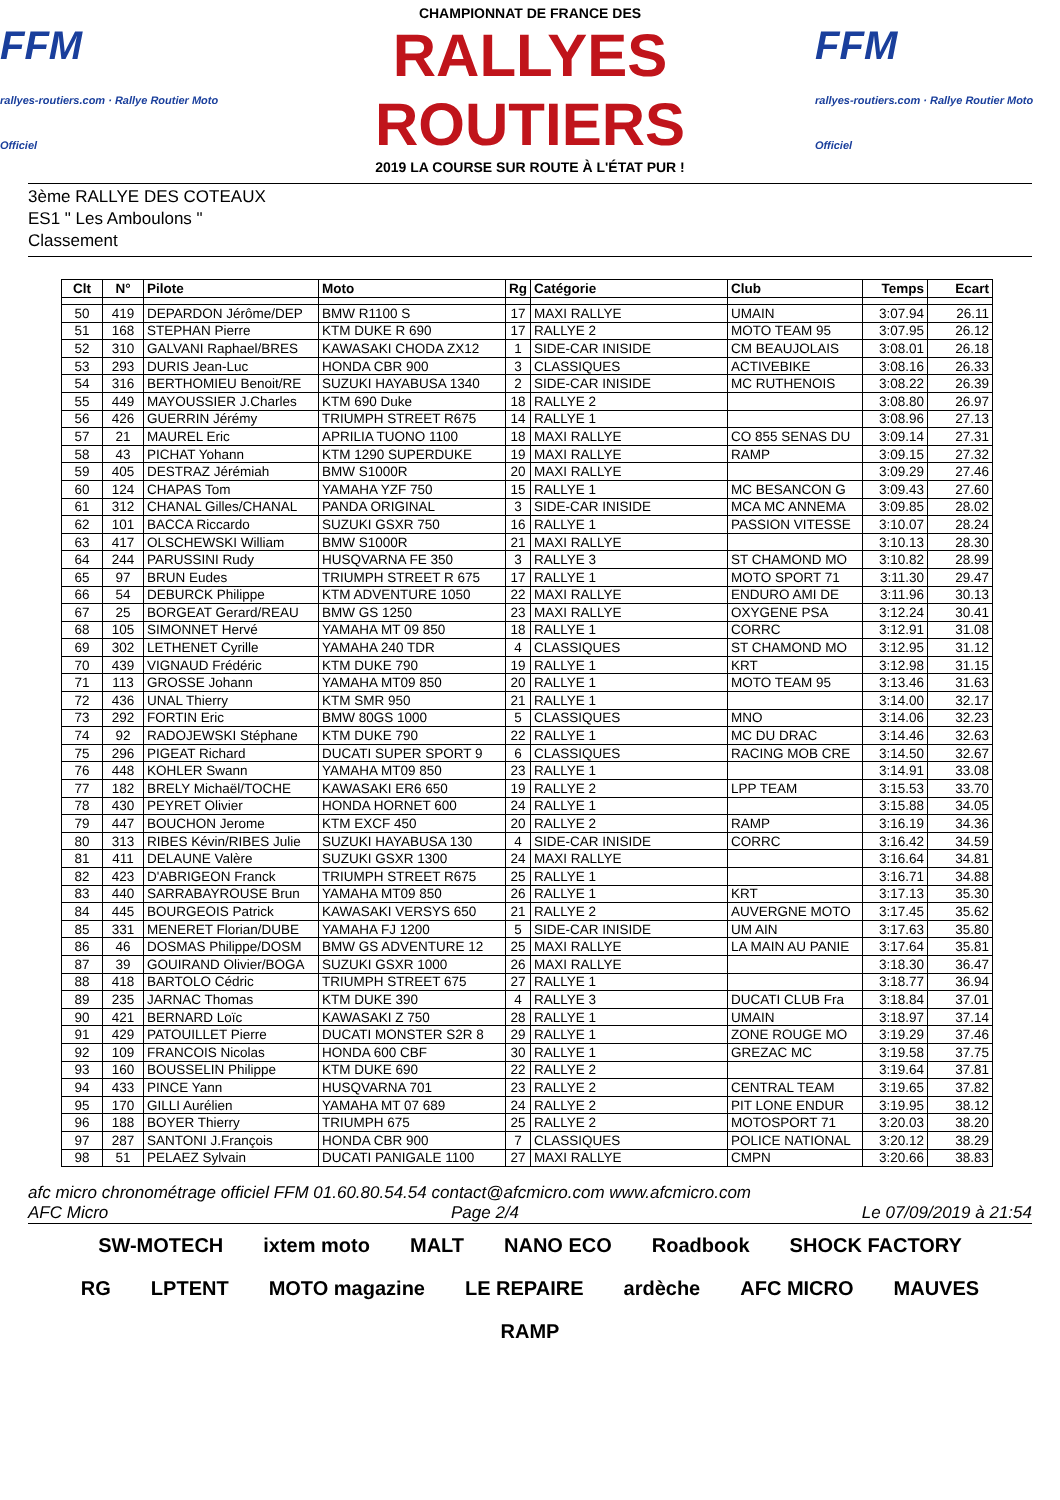FFM
rallyes-routiers.com · Rallye Routier Moto Officiel
CHAMPIONNAT DE FRANCE DES
RALLYES ROUTIERS
2019 LA COURSE SUR ROUTE À L'ÉTAT PUR !
FFM
rallyes-routiers.com · Rallye Routier Moto Officiel
3ème RALLYE DES COTEAUX
ES1 " Les Amboulons "
Classement
| Clt | N° | Pilote | Moto | Rg | Catégorie | Club | Temps | Ecart |
| --- | --- | --- | --- | --- | --- | --- | --- | --- |
| 50 | 419 | DEPARDON Jérôme/DEP | BMW R1100 S | 17 | MAXI RALLYE | UMAIN | 3:07.94 | 26.11 |
| 51 | 168 | STEPHAN Pierre | KTM DUKE R 690 | 17 | RALLYE 2 | MOTO TEAM 95 | 3:07.95 | 26.12 |
| 52 | 310 | GALVANI Raphael/BRES | KAWASAKI CHODA ZX12 | 1 | SIDE-CAR INISIDE | CM BEAUJOLAIS | 3:08.01 | 26.18 |
| 53 | 293 | DURIS Jean-Luc | HONDA CBR 900 | 3 | CLASSIQUES | ACTIVEBIKE | 3:08.16 | 26.33 |
| 54 | 316 | BERTHOMIEU Benoit/RE | SUZUKI HAYABUSA 1340 | 2 | SIDE-CAR INISIDE | MC RUTHENOIS | 3:08.22 | 26.39 |
| 55 | 449 | MAYOUSSIER J.Charles | KTM 690 Duke | 18 | RALLYE 2 | | 3:08.80 | 26.97 |
| 56 | 426 | GUERRIN Jérémy | TRIUMPH STREET R675 | 14 | RALLYE 1 | | 3:08.96 | 27.13 |
| 57 | 21 | MAUREL Eric | APRILIA TUONO 1100 | 18 | MAXI RALLYE | CO 855 SENAS DU | 3:09.14 | 27.31 |
| 58 | 43 | PICHAT Yohann | KTM 1290 SUPERDUKE | 19 | MAXI RALLYE | RAMP | 3:09.15 | 27.32 |
| 59 | 405 | DESTRAZ Jérémiah | BMW S1000R | 20 | MAXI RALLYE | | 3:09.29 | 27.46 |
| 60 | 124 | CHAPAS Tom | YAMAHA YZF 750 | 15 | RALLYE 1 | MC BESANCON G | 3:09.43 | 27.60 |
| 61 | 312 | CHANAL Gilles/CHANAL | PANDA ORIGINAL | 3 | SIDE-CAR INISIDE | MCA MC ANNEMA | 3:09.85 | 28.02 |
| 62 | 101 | BACCA Riccardo | SUZUKI GSXR 750 | 16 | RALLYE 1 | PASSION VITESSE | 3:10.07 | 28.24 |
| 63 | 417 | OLSCHEWSKI William | BMW S1000R | 21 | MAXI RALLYE | | 3:10.13 | 28.30 |
| 64 | 244 | PARUSSINI Rudy | HUSQVARNA FE 350 | 3 | RALLYE 3 | ST CHAMOND MO | 3:10.82 | 28.99 |
| 65 | 97 | BRUN Eudes | TRIUMPH STREET R 675 | 17 | RALLYE 1 | MOTO SPORT 71 | 3:11.30 | 29.47 |
| 66 | 54 | DEBURCK Philippe | KTM ADVENTURE 1050 | 22 | MAXI RALLYE | ENDURO AMI DE | 3:11.96 | 30.13 |
| 67 | 25 | BORGEAT Gerard/REAU | BMW GS 1250 | 23 | MAXI RALLYE | OXYGENE PSA | 3:12.24 | 30.41 |
| 68 | 105 | SIMONNET Hervé | YAMAHA MT 09 850 | 18 | RALLYE 1 | CORRC | 3:12.91 | 31.08 |
| 69 | 302 | LETHENET Cyrille | YAMAHA 240 TDR | 4 | CLASSIQUES | ST CHAMOND MO | 3:12.95 | 31.12 |
| 70 | 439 | VIGNAUD Frédéric | KTM DUKE 790 | 19 | RALLYE 1 | KRT | 3:12.98 | 31.15 |
| 71 | 113 | GROSSE Johann | YAMAHA MT09 850 | 20 | RALLYE 1 | MOTO TEAM 95 | 3:13.46 | 31.63 |
| 72 | 436 | UNAL Thierry | KTM SMR 950 | 21 | RALLYE 1 | | 3:14.00 | 32.17 |
| 73 | 292 | FORTIN Eric | BMW 80GS 1000 | 5 | CLASSIQUES | MNO | 3:14.06 | 32.23 |
| 74 | 92 | RADOJEWSKI Stéphane | KTM DUKE 790 | 22 | RALLYE 1 | MC DU DRAC | 3:14.46 | 32.63 |
| 75 | 296 | PIGEAT Richard | DUCATI SUPER SPORT 9 | 6 | CLASSIQUES | RACING MOB CRE | 3:14.50 | 32.67 |
| 76 | 448 | KOHLER Swann | YAMAHA MT09 850 | 23 | RALLYE 1 | | 3:14.91 | 33.08 |
| 77 | 182 | BRELY Michaël/TOCHE | KAWASAKI ER6 650 | 19 | RALLYE 2 | LPP TEAM | 3:15.53 | 33.70 |
| 78 | 430 | PEYRET Olivier | HONDA HORNET 600 | 24 | RALLYE 1 | | 3:15.88 | 34.05 |
| 79 | 447 | BOUCHON Jerome | KTM EXCF 450 | 20 | RALLYE 2 | RAMP | 3:16.19 | 34.36 |
| 80 | 313 | RIBES Kévin/RIBES Julie | SUZUKI HAYABUSA 130 | 4 | SIDE-CAR INISIDE | CORRC | 3:16.42 | 34.59 |
| 81 | 411 | DELAUNE Valère | SUZUKI GSXR 1300 | 24 | MAXI RALLYE | | 3:16.64 | 34.81 |
| 82 | 423 | D'ABRIGEON Franck | TRIUMPH STREET R675 | 25 | RALLYE 1 | | 3:16.71 | 34.88 |
| 83 | 440 | SARRABAYROUSE Brun | YAMAHA MT09 850 | 26 | RALLYE 1 | KRT | 3:17.13 | 35.30 |
| 84 | 445 | BOURGEOIS Patrick | KAWASAKI VERSYS 650 | 21 | RALLYE 2 | AUVERGNE MOTO | 3:17.45 | 35.62 |
| 85 | 331 | MENERET Florian/DUBE | YAMAHA FJ 1200 | 5 | SIDE-CAR INISIDE | UM AIN | 3:17.63 | 35.80 |
| 86 | 46 | DOSMAS Philippe/DOSM | BMW GS ADVENTURE 12 | 25 | MAXI RALLYE | LA MAIN AU PANIE | 3:17.64 | 35.81 |
| 87 | 39 | GOUIRAND Olivier/BOGA | SUZUKI GSXR 1000 | 26 | MAXI RALLYE | | 3:18.30 | 36.47 |
| 88 | 418 | BARTOLO Cédric | TRIUMPH STREET 675 | 27 | RALLYE 1 | | 3:18.77 | 36.94 |
| 89 | 235 | JARNAC Thomas | KTM DUKE 390 | 4 | RALLYE 3 | DUCATI CLUB Fra | 3:18.84 | 37.01 |
| 90 | 421 | BERNARD Loïc | KAWASAKI Z 750 | 28 | RALLYE 1 | UMAIN | 3:18.97 | 37.14 |
| 91 | 429 | PATOUILLET Pierre | DUCATI MONSTER S2R 8 | 29 | RALLYE 1 | ZONE ROUGE MO | 3:19.29 | 37.46 |
| 92 | 109 | FRANCOIS Nicolas | HONDA 600 CBF | 30 | RALLYE 1 | GREZAC MC | 3:19.58 | 37.75 |
| 93 | 160 | BOUSSELIN Philippe | KTM DUKE 690 | 22 | RALLYE 2 | | 3:19.64 | 37.81 |
| 94 | 433 | PINCE Yann | HUSQVARNA 701 | 23 | RALLYE 2 | CENTRAL TEAM | 3:19.65 | 37.82 |
| 95 | 170 | GILLI Aurélien | YAMAHA MT 07 689 | 24 | RALLYE 2 | PIT LONE ENDUR | 3:19.95 | 38.12 |
| 96 | 188 | BOYER Thierry | TRIUMPH 675 | 25 | RALLYE 2 | MOTOSPORT 71 | 3:20.03 | 38.20 |
| 97 | 287 | SANTONI J.François | HONDA CBR 900 | 7 | CLASSIQUES | POLICE NATIONAL | 3:20.12 | 38.29 |
| 98 | 51 | PELAEZ Sylvain | DUCATI PANIGALE 1100 | 27 | MAXI RALLYE | CMPN | 3:20.66 | 38.83 |
afc micro chronométrage officiel FFM 01.60.80.54.54 contact@afcmicro.com www.afcmicro.com
AFC Micro Page 2/4 Le 07/09/2019 à 21:54
SW-MOTECH ixtem moto MALT NANO ECO Roadbook SHOCK FACTORY RG LPTENT MOTO magazine LE REPAIRE ardèche AFC MICRO MAUVES RAMP